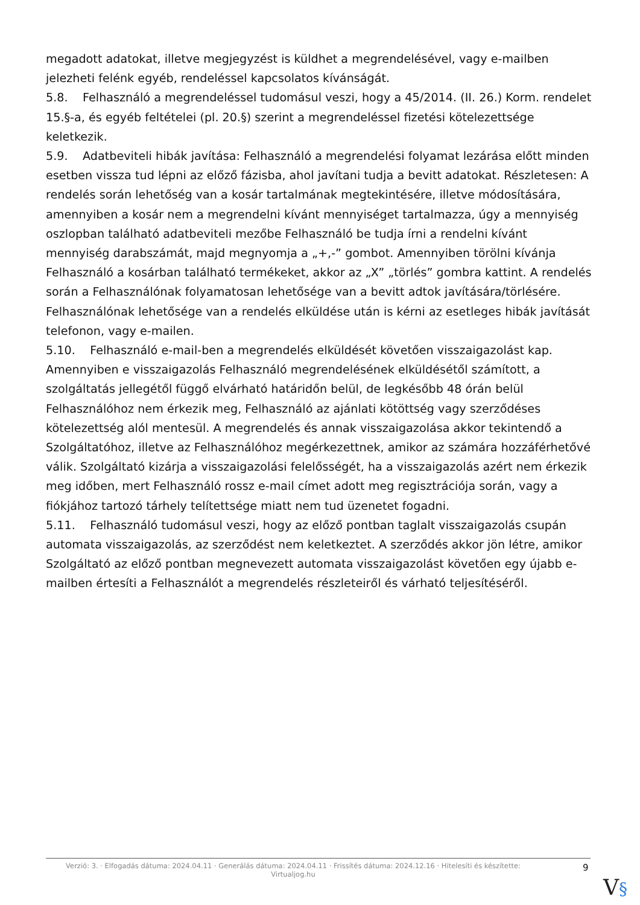megadott adatokat, illetve megjegyzést is küldhet a megrendelésével, vagy e-mailben jelezheti felénk egyéb, rendeléssel kapcsolatos kívánságát.
5.8. Felhasználó a megrendeléssel tudomásul veszi, hogy a 45/2014. (II. 26.) Korm. rendelet 15.§-a, és egyéb feltételei (pl. 20.§) szerint a megrendeléssel fizetési kötelezettsége keletkezik.
5.9. Adatbeviteli hibák javítása: Felhasználó a megrendelési folyamat lezárása előtt minden esetben vissza tud lépni az előző fázisba, ahol javítani tudja a bevitt adatokat. Részletesen: A rendelés során lehetőség van a kosár tartalmának megtekintésére, illetve módosítására, amennyiben a kosár nem a megrendelni kívánt mennyiséget tartalmazza, úgy a mennyiség oszlopban található adatbeviteli mezőbe Felhasználó be tudja írni a rendelni kívánt mennyiség darabszámát, majd megnyomja a „+,-” gombot. Amennyiben törölni kívánja Felhasználó a kosárban található termékeket, akkor az „X” „törlés” gombra kattint. A rendelés során a Felhasználónak folyamatosan lehetősége van a bevitt adtok javítására/törlésére. Felhasználónak lehetősége van a rendelés elküldése után is kérni az esetleges hibák javítását telefonon, vagy e-mailen.
5.10. Felhasználó e-mail-ben a megrendelés elküldését követően visszaigazolást kap. Amennyiben e visszaigazolás Felhasználó megrendelésének elküldésétől számított, a szolgáltatás jellegétől függő elvárható határidőn belül, de legkésőbb 48 órán belül Felhasználóhoz nem érkezik meg, Felhasználó az ajánlati kötöttség vagy szerződéses kötelezettség alól mentesül. A megrendelés és annak visszaigazolása akkor tekintendő a Szolgáltatóhoz, illetve az Felhasználóhoz megérkezettnek, amikor az számára hozzáférhetővé válik. Szolgáltató kizárja a visszaigazolási felelősségét, ha a visszaigazolás azért nem érkezik meg időben, mert Felhasználó rossz e-mail címet adott meg regisztrációja során, vagy a fiókjához tartozó tárhely telítettsége miatt nem tud üzenetet fogadni.
5.11. Felhasználó tudomásul veszi, hogy az előző pontban taglalt visszaigazolás csupán automata visszaigazolás, az szerződést nem keletkeztet. A szerződés akkor jön létre, amikor Szolgáltató az előző pontban megnevezett automata visszaigazolást követően egy újabb e-mailben értesíti a Felhasználót a megrendelés részleteiről és várható teljesítéséről.
Verzió: 3. · Elfogadás dátuma: 2024.04.11 · Generálás dátuma: 2024.04.11 · Frissítés dátuma: 2024.12.16 · Hitelesíti és készítette: Virtualjog.hu
9
V§